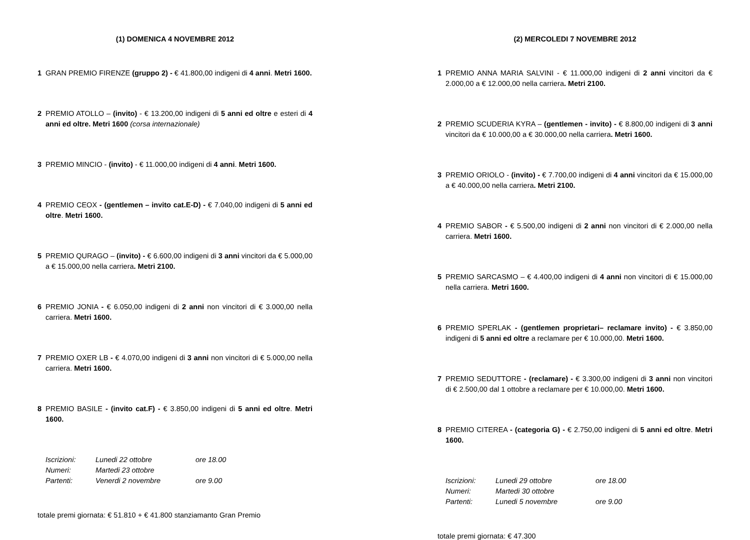(1) DOMENICA 4 NOVEMBRE 2012
1 GRAN PREMIO FIRENZE (gruppo 2) - € 41.800,00 indigeni di 4 anni. Metri 1600.
2 PREMIO ATOLLO – (invito) - € 13.200,00 indigeni di 5 anni ed oltre e esteri di 4 anni ed oltre. Metri 1600 (corsa internazionale)
3 PREMIO MINCIO - (invito) - € 11.000,00 indigeni di 4 anni. Metri 1600.
4 PREMIO CEOX - (gentlemen – invito cat.E-D) - € 7.040,00 indigeni di 5 anni ed oltre. Metri 1600.
5 PREMIO QURAGO – (invito) - € 6.600,00 indigeni di 3 anni vincitori da € 5.000,00 a € 15.000,00 nella carriera. Metri 2100.
6 PREMIO JONIA - € 6.050,00 indigeni di 2 anni non vincitori di € 3.000,00 nella carriera. Metri 1600.
7 PREMIO OXER LB - € 4.070,00 indigeni di 3 anni non vincitori di € 5.000,00 nella carriera. Metri 1600.
8 PREMIO BASILE - (invito cat.F) - € 3.850,00 indigeni di 5 anni ed oltre. Metri 1600.
| Iscrizioni: | Lunedi 22 ottobre | ore 18.00 |
| Numeri: | Martedi 23 ottobre | |
| Partenti: | Venerdi 2 novembre | ore 9.00 |
totale premi giornata: € 51.810 + € 41.800 stanziamanto Gran Premio
(2) MERCOLEDI 7 NOVEMBRE 2012
1 PREMIO ANNA MARIA SALVINI - € 11.000,00 indigeni di 2 anni vincitori da € 2.000,00 a € 12.000,00 nella carriera. Metri 2100.
2 PREMIO SCUDERIA KYRA – (gentlemen - invito) - € 8.800,00 indigeni di 3 anni vincitori da € 10.000,00 a € 30.000,00 nella carriera. Metri 1600.
3 PREMIO ORIOLO - (invito) - € 7.700,00 indigeni di 4 anni vincitori da € 15.000,00 a € 40.000,00 nella carriera. Metri 2100.
4 PREMIO SABOR - € 5.500,00 indigeni di 2 anni non vincitori di € 2.000,00 nella carriera. Metri 1600.
5 PREMIO SARCASMO – € 4.400,00 indigeni di 4 anni non vincitori di € 15.000,00 nella carriera. Metri 1600.
6 PREMIO SPERLAK - (gentlemen proprietari– reclamare invito) - € 3.850,00 indigeni di 5 anni ed oltre a reclamare per € 10.000,00. Metri 1600.
7 PREMIO SEDUTTORE - (reclamare) - € 3.300,00 indigeni di 3 anni non vincitori di € 2.500,00 dal 1 ottobre a reclamare per € 10.000,00. Metri 1600.
8 PREMIO CITEREA - (categoria G) - € 2.750,00 indigeni di 5 anni ed oltre. Metri 1600.
| Iscrizioni: | Lunedi 29 ottobre | ore 18.00 |
| Numeri: | Martedi 30 ottobre | |
| Partenti: | Lunedi 5 novembre | ore 9.00 |
totale premi giornata: € 47.300